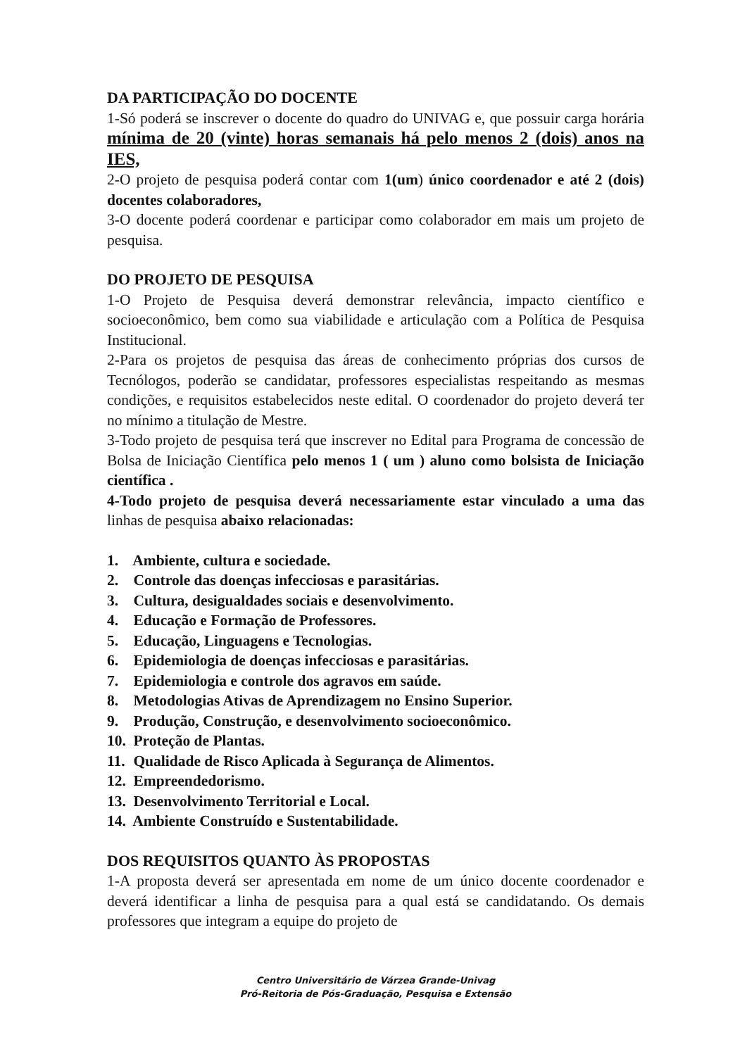DA PARTICIPAÇÃO DO DOCENTE
1-Só poderá se inscrever o docente do quadro do UNIVAG e, que possuir carga horária mínima de 20 (vinte) horas semanais há pelo menos 2 (dois) anos na IES,
2-O projeto de pesquisa poderá contar com 1(um) único coordenador e até 2 (dois) docentes colaboradores,
3-O docente poderá coordenar e participar como colaborador em mais um projeto de pesquisa.
DO PROJETO DE PESQUISA
1-O Projeto de Pesquisa deverá demonstrar relevância, impacto científico e socioeconômico, bem como sua viabilidade e articulação com a Política de Pesquisa Institucional.
2-Para os projetos de pesquisa das áreas de conhecimento próprias dos cursos de Tecnólogos, poderão se candidatar, professores especialistas respeitando as mesmas condições, e requisitos estabelecidos neste edital. O coordenador do projeto deverá ter no mínimo a titulação de Mestre.
3-Todo projeto de pesquisa terá que inscrever no Edital para Programa de concessão de Bolsa de Iniciação Científica pelo menos 1 ( um ) aluno como bolsista de Iniciação científica .
4-Todo projeto de pesquisa deverá necessariamente estar vinculado a uma das linhas de pesquisa abaixo relacionadas:
1. Ambiente, cultura e sociedade.
2. Controle das doenças infecciosas e parasitárias.
3. Cultura, desigualdades sociais e desenvolvimento.
4. Educação e Formação de Professores.
5. Educação, Linguagens e Tecnologias.
6. Epidemiologia de doenças infecciosas e parasitárias.
7. Epidemiologia e controle dos agravos em saúde.
8. Metodologias Ativas de Aprendizagem no Ensino Superior.
9. Produção, Construção, e desenvolvimento socioeconômico.
10. Proteção de Plantas.
11. Qualidade de Risco Aplicada à Segurança de Alimentos.
12. Empreendedorismo.
13. Desenvolvimento Territorial e Local.
14. Ambiente Construído e Sustentabilidade.
DOS REQUISITOS QUANTO ÀS PROPOSTAS
1-A proposta deverá ser apresentada em nome de um único docente coordenador e deverá identificar a linha de pesquisa para a qual está se candidatando. Os demais professores que integram a equipe do projeto de
Centro Universitário de Várzea Grande-Univag
Pró-Reitoria de Pós-Graduação, Pesquisa e Extensão